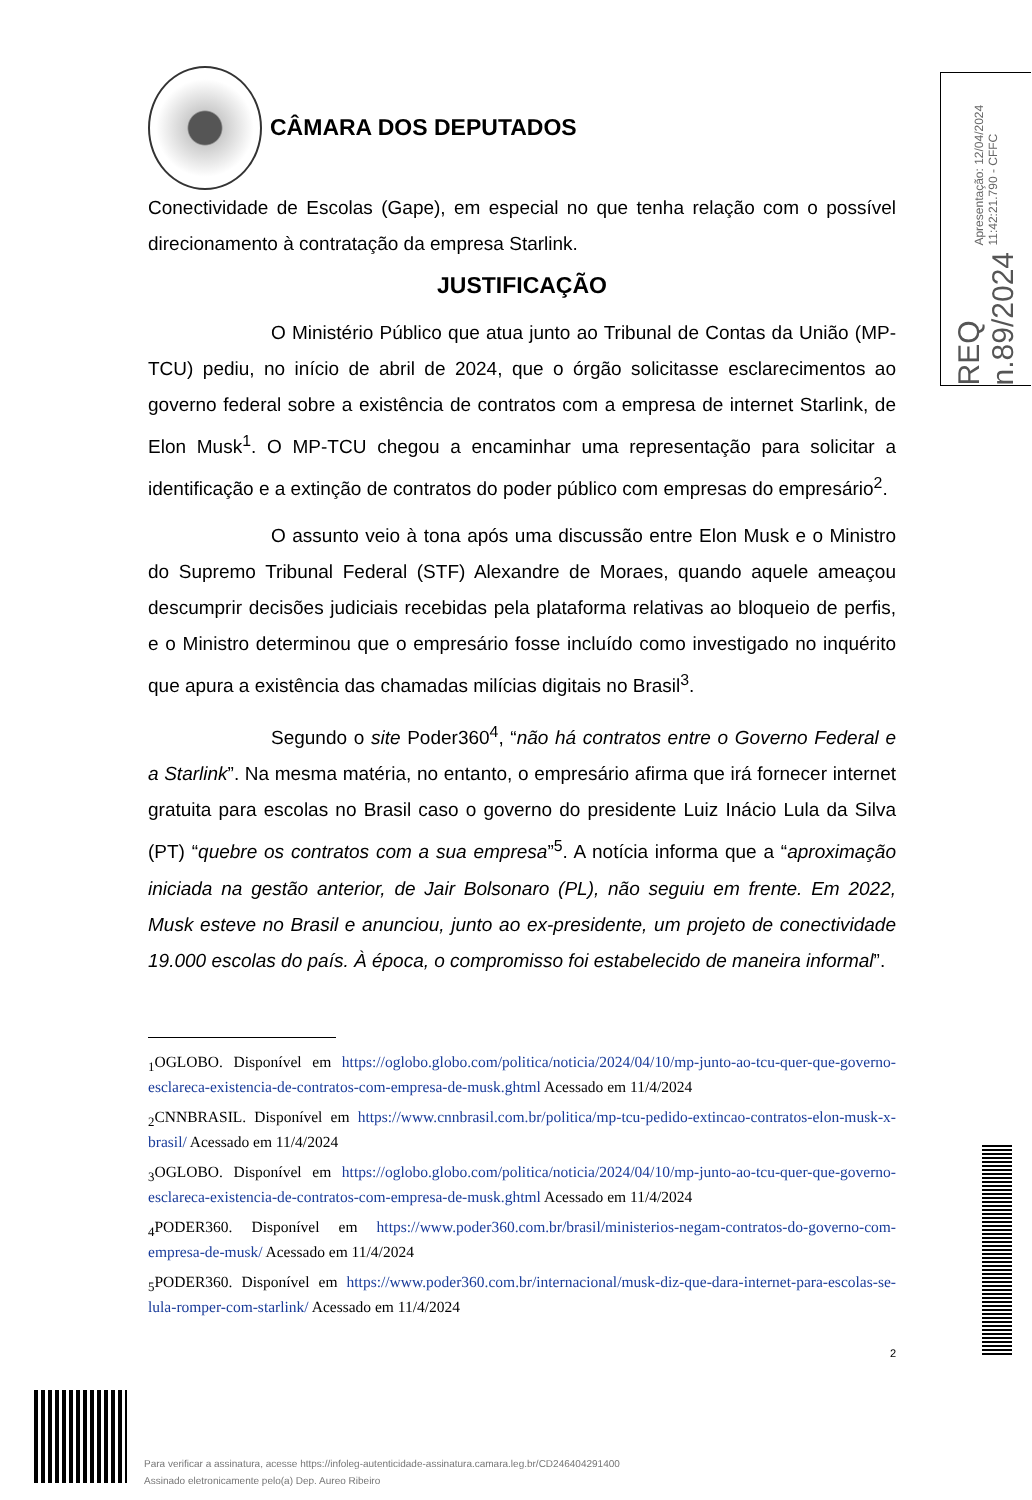CÂMARA DOS DEPUTADOS
Conectividade de Escolas (Gape), em especial no que tenha relação com o possível direcionamento à contratação da empresa Starlink.
JUSTIFICAÇÃO
O Ministério Público que atua junto ao Tribunal de Contas da União (MP-TCU) pediu, no início de abril de 2024, que o órgão solicitasse esclarecimentos ao governo federal sobre a existência de contratos com a empresa de internet Starlink, de Elon Musk<sup>1</sup>. O MP-TCU chegou a encaminhar uma representação para solicitar a identificação e a extinção de contratos do poder público com empresas do empresário<sup>2</sup>.
O assunto veio à tona após uma discussão entre Elon Musk e o Ministro do Supremo Tribunal Federal (STF) Alexandre de Moraes, quando aquele ameaçou descumprir decisões judiciais recebidas pela plataforma relativas ao bloqueio de perfis, e o Ministro determinou que o empresário fosse incluído como investigado no inquérito que apura a existência das chamadas milícias digitais no Brasil<sup>3</sup>.
Segundo o site Poder360<sup>4</sup>, “não há contratos entre o Governo Federal e a Starlink”. Na mesma matéria, no entanto, o empresário afirma que irá fornecer internet gratuita para escolas no Brasil caso o governo do presidente Luiz Inácio Lula da Silva (PT) “quebre os contratos com a sua empresa”<sup>5</sup>. A notícia informa que a “aproximação iniciada na gestão anterior, de Jair Bolsonaro (PL), não seguiu em frente. Em 2022, Musk esteve no Brasil e anunciou, junto ao ex-presidente, um projeto de conectividade 19.000 escolas do país. À época, o compromisso foi estabelecido de maneira informal”.
<sub>1</sub>OGLOBO. Disponível em https://oglobo.globo.com/politica/noticia/2024/04/10/mp-junto-ao-tcu-quer-que-governo-esclareca-existencia-de-contratos-com-empresa-de-musk.ghtml Acessado em 11/4/2024
<sub>2</sub>CNNBRASIL. Disponível em https://www.cnnbrasil.com.br/politica/mp-tcu-pedido-extincao-contratos-elon-musk-x-brasil/ Acessado em 11/4/2024
<sub>3</sub>OGLOBO. Disponível em https://oglobo.globo.com/politica/noticia/2024/04/10/mp-junto-ao-tcu-quer-que-governo-esclareca-existencia-de-contratos-com-empresa-de-musk.ghtml Acessado em 11/4/2024
<sub>4</sub>PODER360. Disponível em https://www.poder360.com.br/brasil/ministerios-negam-contratos-do-governo-com-empresa-de-musk/ Acessado em 11/4/2024
<sub>5</sub>PODER360. Disponível em https://www.poder360.com.br/internacional/musk-diz-que-dara-internet-para-escolas-se-lula-romper-com-starlink/ Acessado em 11/4/2024
2
Apresentação: 12/04/2024 11:42:21.790 - CFFC
REQ n.89/2024
Para verificar a assinatura, acesse https://infoleg-autenticidade-assinatura.camara.leg.br/CD246404291400
Assinado eletronicamente pelo(a) Dep. Aureo Ribeiro